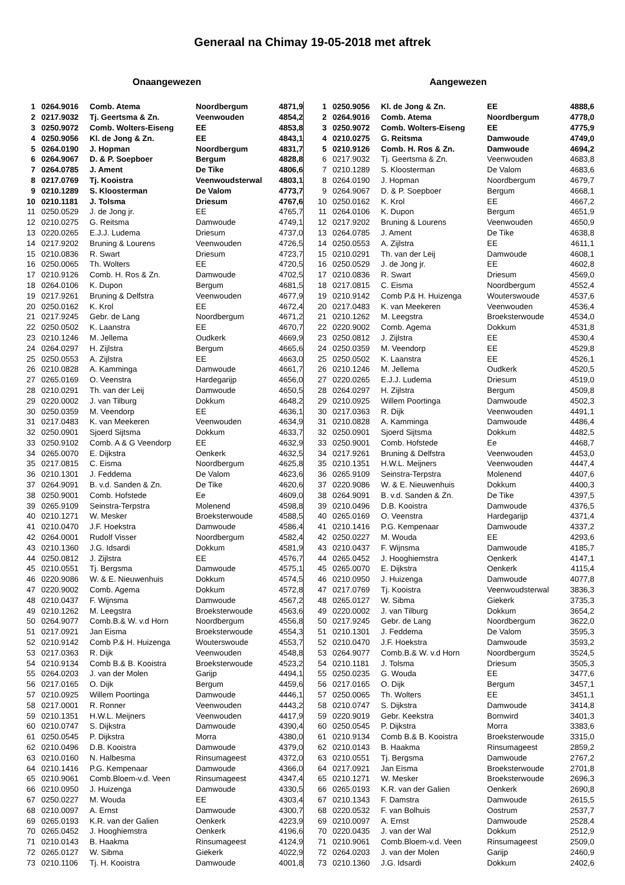Generaal na Chimay 19-05-2018 met aftrek
Onaangewezen
| 1 | 0264.9016 | Comb. Atema | Noordbergum | 4871,9 |
| 2 | 0217.9032 | Tj. Geertsma & Zn. | Veenwouden | 4854,2 |
| 3 | 0250.9072 | Comb. Wolters-Eiseng | EE | 4853,8 |
| 4 | 0250.9056 | Kl. de Jong & Zn. | EE | 4843,1 |
| 5 | 0264.0190 | J. Hopman | Noordbergum | 4831,7 |
| 6 | 0264.9067 | D. & P. Soepboer | Bergum | 4828,8 |
| 7 | 0264.0785 | J. Ament | De Tike | 4806,6 |
| 8 | 0217.0769 | Tj. Kooistra | Veenwoudsterwal | 4803,1 |
| 9 | 0210.1289 | S. Kloosterman | De Valom | 4773,7 |
| 10 | 0210.1181 | J. Tolsma | Driesum | 4767,6 |
| 11 | 0250.0529 | J. de Jong jr. | EE | 4765,7 |
| 12 | 0210.0275 | G. Reitsma | Damwoude | 4749,1 |
| 13 | 0220.0265 | E.J.J. Ludema | Driesum | 4737,0 |
| 14 | 0217.9202 | Bruning & Lourens | Veenwouden | 4726,5 |
| 15 | 0210.0836 | R. Swart | Driesum | 4723,7 |
| 16 | 0250.0065 | Th. Wolters | EE | 4720,5 |
| 17 | 0210.9126 | Comb. H. Ros & Zn. | Damwoude | 4702,5 |
| 18 | 0264.0106 | K. Dupon | Bergum | 4681,5 |
| 19 | 0217.9261 | Bruning & Delfstra | Veenwouden | 4677,9 |
| 20 | 0250.0162 | K. Krol | EE | 4672,4 |
| 21 | 0217.9245 | Gebr. de Lang | Noordbergum | 4671,2 |
| 22 | 0250.0502 | K. Laanstra | EE | 4670,7 |
| 23 | 0210.1246 | M. Jellema | Oudkerk | 4669,9 |
| 24 | 0264.0297 | H. Zijlstra | Bergum | 4665,6 |
| 25 | 0250.0553 | A. Zijlstra | EE | 4663,0 |
| 26 | 0210.0828 | A. Kamminga | Damwoude | 4661,7 |
| 27 | 0265.0169 | O. Veenstra | Hardegarijp | 4656,0 |
| 28 | 0210.0291 | Th. van der Leij | Damwoude | 4650,5 |
| 29 | 0220.0002 | J. van Tilburg | Dokkum | 4648,2 |
| 30 | 0250.0359 | M. Veendorp | EE | 4636,1 |
| 31 | 0217.0483 | K. van Meekeren | Veenwouden | 4634,9 |
| 32 | 0250.0901 | Sjoerd Sijtsma | Dokkum | 4633,7 |
| 33 | 0250.9102 | Comb. A & G Veendorp | EE | 4632,9 |
| 34 | 0265.0070 | E. Dijkstra | Oenkerk | 4632,5 |
| 35 | 0217.0815 | C. Eisma | Noordbergum | 4625,8 |
| 36 | 0210.1301 | J. Feddema | De Valom | 4623,6 |
| 37 | 0264.9091 | B. v.d. Sanden & Zn. | De Tike | 4620,6 |
| 38 | 0250.9001 | Comb. Hofstede | Ee | 4609,0 |
| 39 | 0265.9109 | Seinstra-Terpstra | Molenend | 4598,8 |
| 40 | 0210.1271 | W. Mesker | Broeksterwoude | 4588,5 |
| 41 | 0210.0470 | J.F. Hoekstra | Damwoude | 4586,4 |
| 42 | 0264.0001 | Rudolf Visser | Noordbergum | 4582,4 |
| 43 | 0210.1360 | J.G. Idsardi | Dokkum | 4581,9 |
| 44 | 0250.0812 | J. Zijlstra | EE | 4576,7 |
| 45 | 0210.0551 | Tj. Bergsma | Damwoude | 4575,1 |
| 46 | 0220.9086 | W. & E. Nieuwenhuis | Dokkum | 4574,5 |
| 47 | 0220.9002 | Comb. Agema | Dokkum | 4572,8 |
| 48 | 0210.0437 | F. Wijnsma | Damwoude | 4567,2 |
| 49 | 0210.1262 | M. Leegstra | Broeksterwoude | 4563,6 |
| 50 | 0264.9077 | Comb.B.& W. v.d Horn | Noordbergum | 4556,8 |
| 51 | 0217.0921 | Jan Eisma | Broeksterwoude | 4554,3 |
| 52 | 0210.9142 | Comb P.& H. Huizenga | Wouterswoude | 4553,7 |
| 53 | 0217.0363 | R. Dijk | Veenwouden | 4548,8 |
| 54 | 0210.9134 | Comb B.& B. Kooistra | Broeksterwoude | 4523,2 |
| 55 | 0264.0203 | J. van der Molen | Garijp | 4494,1 |
| 56 | 0217.0165 | O. Dijk | Bergum | 4459,6 |
| 57 | 0210.0925 | Willem Poortinga | Damwoude | 4446,1 |
| 58 | 0217.0001 | R. Ronner | Veenwouden | 4443,2 |
| 59 | 0210.1351 | H.W.L. Meijners | Veenwouden | 4417,9 |
| 60 | 0210.0747 | S. Dijkstra | Damwoude | 4390,4 |
| 61 | 0250.0545 | P. Dijkstra | Morra | 4380,0 |
| 62 | 0210.0496 | D.B. Kooistra | Damwoude | 4379,0 |
| 63 | 0210.0160 | N. Halbesma | Rinsumageest | 4372,0 |
| 64 | 0210.1416 | P.G. Kempenaar | Damwoude | 4366,0 |
| 65 | 0210.9061 | Comb.Bloem-v.d. Veen | Rinsumageest | 4347,4 |
| 66 | 0210.0950 | J. Huizenga | Damwoude | 4330,5 |
| 67 | 0250.0227 | M. Wouda | EE | 4303,4 |
| 68 | 0210.0097 | A. Ernst | Damwoude | 4300,7 |
| 69 | 0265.0193 | K.R. van der Galien | Oenkerk | 4223,9 |
| 70 | 0265.0452 | J. Hooghiemstra | Oenkerk | 4196,6 |
| 71 | 0210.0143 | B. Haakma | Rinsumageest | 4124,9 |
| 72 | 0265.0127 | W. Sibma | Giekerk | 4022,9 |
| 73 | 0210.1106 | Tj. H. Kooistra | Damwoude | 4001,8 |
Aangewezen
| 1 | 0250.9056 | Kl. de Jong & Zn. | EE | 4888,6 |
| 2 | 0264.9016 | Comb. Atema | Noordbergum | 4778,0 |
| 3 | 0250.9072 | Comb. Wolters-Eiseng | EE | 4775,9 |
| 4 | 0210.0275 | G. Reitsma | Damwoude | 4749,0 |
| 5 | 0210.9126 | Comb. H. Ros & Zn. | Damwoude | 4694,2 |
| 6 | 0217.9032 | Tj. Geertsma & Zn. | Veenwouden | 4683,8 |
| 7 | 0210.1289 | S. Kloosterman | De Valom | 4683,6 |
| 8 | 0264.0190 | J. Hopman | Noordbergum | 4679,7 |
| 9 | 0264.9067 | D. & P. Soepboer | Bergum | 4668,1 |
| 10 | 0250.0162 | K. Krol | EE | 4667,2 |
| 11 | 0264.0106 | K. Dupon | Bergum | 4651,9 |
| 12 | 0217.9202 | Bruning & Lourens | Veenwouden | 4650,9 |
| 13 | 0264.0785 | J. Ament | De Tike | 4638,8 |
| 14 | 0250.0553 | A. Zijlstra | EE | 4611,1 |
| 15 | 0210.0291 | Th. van der Leij | Damwoude | 4608,1 |
| 16 | 0250.0529 | J. de Jong jr. | EE | 4602,8 |
| 17 | 0210.0836 | R. Swart | Driesum | 4569,0 |
| 18 | 0217.0815 | C. Eisma | Noordbergum | 4552,4 |
| 19 | 0210.9142 | Comb P.& H. Huizenga | Wouterswoude | 4537,6 |
| 20 | 0217.0483 | K. van Meekeren | Veenwouden | 4536,4 |
| 21 | 0210.1262 | M. Leegstra | Broeksterwoude | 4534,0 |
| 22 | 0220.9002 | Comb. Agema | Dokkum | 4531,8 |
| 23 | 0250.0812 | J. Zijlstra | EE | 4530,4 |
| 24 | 0250.0359 | M. Veendorp | EE | 4529,8 |
| 25 | 0250.0502 | K. Laanstra | EE | 4526,1 |
| 26 | 0210.1246 | M. Jellema | Oudkerk | 4520,5 |
| 27 | 0220.0265 | E.J.J. Ludema | Driesum | 4519,0 |
| 28 | 0264.0297 | H. Zijlstra | Bergum | 4509,8 |
| 29 | 0210.0925 | Willem Poortinga | Damwoude | 4502,3 |
| 30 | 0217.0363 | R. Dijk | Veenwouden | 4491,1 |
| 31 | 0210.0828 | A. Kamminga | Damwoude | 4486,4 |
| 32 | 0250.0901 | Sjoerd Sijtsma | Dokkum | 4482,5 |
| 33 | 0250.9001 | Comb. Hofstede | Ee | 4468,7 |
| 34 | 0217.9261 | Bruning & Delfstra | Veenwouden | 4453,0 |
| 35 | 0210.1351 | H.W.L. Meijners | Veenwouden | 4447,4 |
| 36 | 0265.9109 | Seinstra-Terpstra | Molenend | 4407,6 |
| 37 | 0220.9086 | W. & E. Nieuwenhuis | Dokkum | 4400,3 |
| 38 | 0264.9091 | B. v.d. Sanden & Zn. | De Tike | 4397,5 |
| 39 | 0210.0496 | D.B. Kooistra | Damwoude | 4376,5 |
| 40 | 0265.0169 | O. Veenstra | Hardegarijp | 4371,4 |
| 41 | 0210.1416 | P.G. Kempenaar | Damwoude | 4337,2 |
| 42 | 0250.0227 | M. Wouda | EE | 4293,6 |
| 43 | 0210.0437 | F. Wijnsma | Damwoude | 4185,7 |
| 44 | 0265.0452 | J. Hooghiemstra | Oenkerk | 4147,1 |
| 45 | 0265.0070 | E. Dijkstra | Oenkerk | 4115,4 |
| 46 | 0210.0950 | J. Huizenga | Damwoude | 4077,8 |
| 47 | 0217.0769 | Tj. Kooistra | Veenwoudsterwal | 3836,3 |
| 48 | 0265.0127 | W. Sibma | Giekerk | 3735,3 |
| 49 | 0220.0002 | J. van Tilburg | Dokkum | 3654,2 |
| 50 | 0217.9245 | Gebr. de Lang | Noordbergum | 3622,0 |
| 51 | 0210.1301 | J. Feddema | De Valom | 3595,3 |
| 52 | 0210.0470 | J.F. Hoekstra | Damwoude | 3593,2 |
| 53 | 0264.9077 | Comb.B.& W. v.d Horn | Noordbergum | 3524,5 |
| 54 | 0210.1181 | J. Tolsma | Driesum | 3505,3 |
| 55 | 0250.0235 | G. Wouda | EE | 3477,6 |
| 56 | 0217.0165 | O. Dijk | Bergum | 3457,1 |
| 57 | 0250.0065 | Th. Wolters | EE | 3451,1 |
| 58 | 0210.0747 | S. Dijkstra | Damwoude | 3414,8 |
| 59 | 0220.9019 | Gebr. Keekstra | Bornwird | 3401,3 |
| 60 | 0250.0545 | P. Dijkstra | Morra | 3383,6 |
| 61 | 0210.9134 | Comb B.& B. Kooistra | Broeksterwoude | 3315,0 |
| 62 | 0210.0143 | B. Haakma | Rinsumageest | 2859,2 |
| 63 | 0210.0551 | Tj. Bergsma | Damwoude | 2767,2 |
| 64 | 0217.0921 | Jan Eisma | Broeksterwoude | 2701,8 |
| 65 | 0210.1271 | W. Mesker | Broeksterwoude | 2696,3 |
| 66 | 0265.0193 | K.R. van der Galien | Oenkerk | 2690,8 |
| 67 | 0210.1343 | F. Damstra | Damwoude | 2615,5 |
| 68 | 0220.0532 | F. van Bolhuis | Oostrum | 2537,7 |
| 69 | 0210.0097 | A. Ernst | Damwoude | 2528,4 |
| 70 | 0220.0435 | J. van der Wal | Dokkum | 2512,9 |
| 71 | 0210.9061 | Comb.Bloem-v.d. Veen | Rinsumageest | 2509,0 |
| 72 | 0264.0203 | J. van der Molen | Garijp | 2460,9 |
| 73 | 0210.1360 | J.G. Idsardi | Dokkum | 2402,6 |